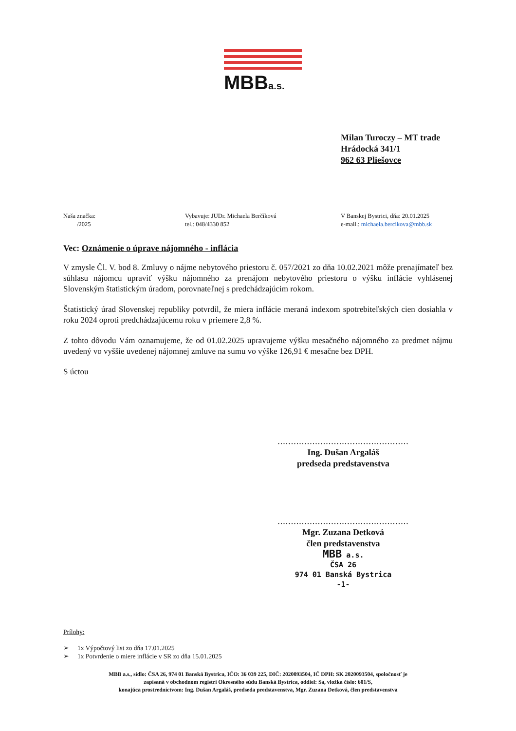MBBa.s.
Milan Turoczy – MT trade
Hrádocká 341/1
962 63 Pliešovce
Naša značka:
/2025
Vybavuje: JUDr. Michaela Berčíková
tel.: 048/4330 852
V Banskej Bystrici, dňa: 20.01.2025
e-mail.: michaela.bercikova@mbb.sk
Vec: Oznámenie o úprave nájomného - inflácia
V zmysle Čl. V. bod 8. Zmluvy o nájme nebytového priestoru č. 057/2021 zo dňa 10.02.2021 môže prenajímateľ bez súhlasu nájomcu upraviť výšku nájomného za prenájom nebytového priestoru o výšku inflácie vyhlásenej Slovenským štatistickým úradom, porovnateľnej s predchádzajúcim rokom.
Štatistický úrad Slovenskej republiky potvrdil, že miera inflácie meraná indexom spotrebiteľských cien dosiahla v roku 2024 oproti predchádzajúcemu roku v priemere 2,8 %.
Z tohto dôvodu Vám oznamujeme, že od 01.02.2025 upravujeme výšku mesačného nájomného za predmet nájmu uvedený vo vyššie uvedenej nájomnej zmluve na sumu vo výške 126,91 € mesačne bez DPH.
S úctou
.................................................
Ing. Dušan Argaláš
predseda predstavenstva
.................................................
Mgr. Zuzana Detková
člen predstavenstva
MBB a.s.
ČSA 26
974 01 Banská Bystrica
-1-
Prílohy:
➢ 1x Výpočtový list zo dňa 17.01.2025
➢ 1x Potvrdenie o miere inflácie v SR zo dňa 15.01.2025
MBB a.s., sídlo: ČSA 26, 974 01 Banská Bystrica, IČO: 36 039 225, DIČ: 2020093504, IČ DPH: SK 2020093504, spoločnosť je
zapísaná v obchodnom registri Okresného súdu Banská Bystrica, oddiel: Sa, vložka číslo: 601/S,
konajúca prostredníctvom: Ing. Dušan Argaláš, predseda predstavenstva, Mgr. Zuzana Detková, člen predstavenstva